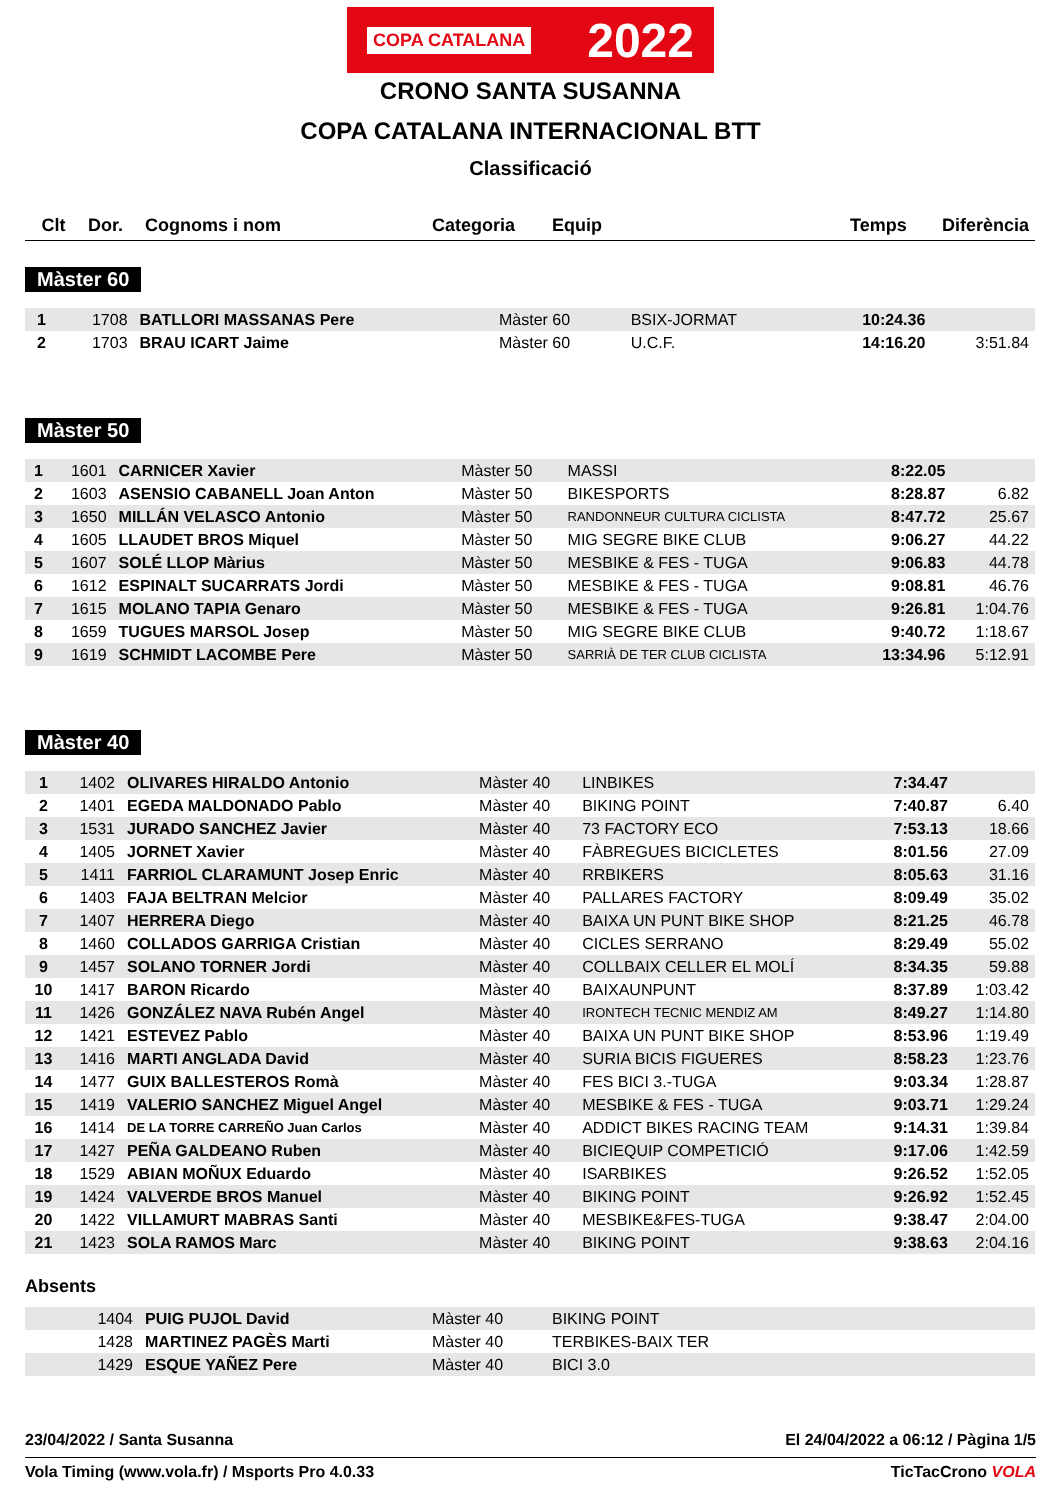COPA CATALANA 2022
CRONO SANTA SUSANNA
COPA CATALANA INTERNACIONAL BTT
Classificació
| Clt | Dor. | Cognoms i nom | Categoria | Equip | Temps | Diferència |
| --- | --- | --- | --- | --- | --- | --- |
Màster 60
| 1 | 1708 | BATLLORI MASSANAS Pere | Màster 60 | BSIX-JORMAT | 10:24.36 | |
| 2 | 1703 | BRAU ICART Jaime | Màster 60 | U.C.F. | 14:16.20 | 3:51.84 |
Màster 50
| 1 | 1601 | CARNICER Xavier | Màster 50 | MASSI | 8:22.05 | |
| 2 | 1603 | ASENSIO CABANELL Joan Anton | Màster 50 | BIKESPORTS | 8:28.87 | 6.82 |
| 3 | 1650 | MILLÁN VELASCO Antonio | Màster 50 | RANDONNEUR CULTURA CICLISTA | 8:47.72 | 25.67 |
| 4 | 1605 | LLAUDET BROS Miquel | Màster 50 | MIG SEGRE BIKE CLUB | 9:06.27 | 44.22 |
| 5 | 1607 | SOLÉ LLOP Màrius | Màster 50 | MESBIKE & FES - TUGA | 9:06.83 | 44.78 |
| 6 | 1612 | ESPINALT SUCARRATS Jordi | Màster 50 | MESBIKE & FES - TUGA | 9:08.81 | 46.76 |
| 7 | 1615 | MOLANO TAPIA Genaro | Màster 50 | MESBIKE & FES - TUGA | 9:26.81 | 1:04.76 |
| 8 | 1659 | TUGUES MARSOL Josep | Màster 50 | MIG SEGRE BIKE CLUB | 9:40.72 | 1:18.67 |
| 9 | 1619 | SCHMIDT LACOMBE Pere | Màster 50 | SARRIÀ DE TER CLUB CICLISTA | 13:34.96 | 5:12.91 |
Màster 40
| 1 | 1402 | OLIVARES HIRALDO Antonio | Màster 40 | LINBIKES | 7:34.47 | |
| 2 | 1401 | EGEDA MALDONADO Pablo | Màster 40 | BIKING POINT | 7:40.87 | 6.40 |
| 3 | 1531 | JURADO SANCHEZ Javier | Màster 40 | 73 FACTORY ECO | 7:53.13 | 18.66 |
| 4 | 1405 | JORNET Xavier | Màster 40 | FÀBREGUES BICICLETES | 8:01.56 | 27.09 |
| 5 | 1411 | FARRIOL CLARAMUNT Josep Enric | Màster 40 | RRBIKERS | 8:05.63 | 31.16 |
| 6 | 1403 | FAJA BELTRAN Melcior | Màster 40 | PALLARES FACTORY | 8:09.49 | 35.02 |
| 7 | 1407 | HERRERA Diego | Màster 40 | BAIXA UN PUNT BIKE SHOP | 8:21.25 | 46.78 |
| 8 | 1460 | COLLADOS GARRIGA Cristian | Màster 40 | CICLES SERRANO | 8:29.49 | 55.02 |
| 9 | 1457 | SOLANO TORNER Jordi | Màster 40 | COLLBAIX CELLER EL MOLÍ | 8:34.35 | 59.88 |
| 10 | 1417 | BARON Ricardo | Màster 40 | BAIXAUNPUNT | 8:37.89 | 1:03.42 |
| 11 | 1426 | GONZÁLEZ NAVA Rubén Angel | Màster 40 | IRONTECH TECNIC MENDIZ AM | 8:49.27 | 1:14.80 |
| 12 | 1421 | ESTEVEZ Pablo | Màster 40 | BAIXA UN PUNT BIKE SHOP | 8:53.96 | 1:19.49 |
| 13 | 1416 | MARTI ANGLADA David | Màster 40 | SURIA BICIS FIGUERES | 8:58.23 | 1:23.76 |
| 14 | 1477 | GUIX BALLESTEROS Romà | Màster 40 | FES BICI 3.-TUGA | 9:03.34 | 1:28.87 |
| 15 | 1419 | VALERIO SANCHEZ Miguel Angel | Màster 40 | MESBIKE & FES - TUGA | 9:03.71 | 1:29.24 |
| 16 | 1414 | DE LA TORRE CARREÑO Juan Carlos | Màster 40 | ADDICT BIKES RACING TEAM | 9:14.31 | 1:39.84 |
| 17 | 1427 | PEÑA GALDEANO Ruben | Màster 40 | BICIEQUIP COMPETICIÓ | 9:17.06 | 1:42.59 |
| 18 | 1529 | ABIAN MOÑUX Eduardo | Màster 40 | ISARBIKES | 9:26.52 | 1:52.05 |
| 19 | 1424 | VALVERDE BROS Manuel | Màster 40 | BIKING POINT | 9:26.92 | 1:52.45 |
| 20 | 1422 | VILLAMURT MABRAS Santi | Màster 40 | MESBIKE&FES-TUGA | 9:38.47 | 2:04.00 |
| 21 | 1423 | SOLA RAMOS Marc | Màster 40 | BIKING POINT | 9:38.63 | 2:04.16 |
Absents
| | 1404 | PUIG PUJOL David | Màster 40 | BIKING POINT | | |
| | 1428 | MARTINEZ PAGÈS Marti | Màster 40 | TERBIKES-BAIX TER | | |
| | 1429 | ESQUE YAÑEZ Pere | Màster 40 | BICI 3.0 | | |
23/04/2022 / Santa Susanna El 24/04/2022 a 06:12 / Pàgina 1/5
Vola Timing (www.vola.fr) / Msports Pro 4.0.33 TicTacCrono VOLA